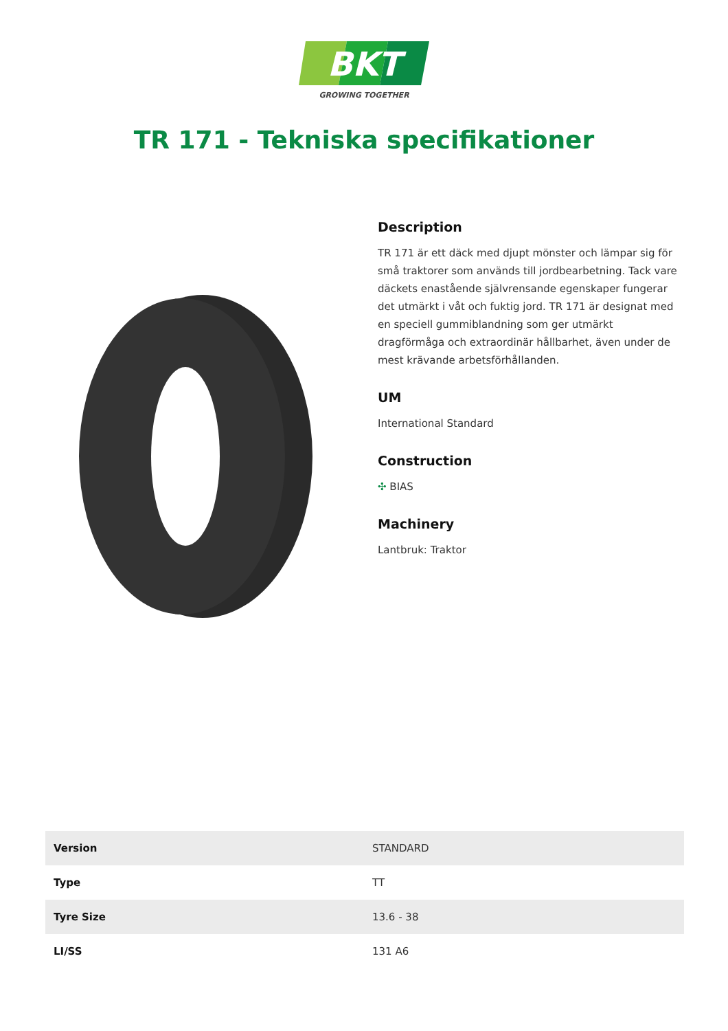BKT
GROWING TOGETHER
TR 171 - Tekniska specifikationer
Description
TR 171 är ett däck med djupt mönster och lämpar sig för små traktorer som används till jordbearbetning. Tack vare däckets enastående självrensande egenskaper fungerar det utmärkt i våt och fuktig jord. TR 171 är designat med en speciell gummiblandning som ger utmärkt dragförmåga och extraordinär hållbarhet, även under de mest krävande arbetsförhållanden.
UM
International Standard
Construction
✣ BIAS
Machinery
Lantbruk: Traktor
| Version | STANDARD |
| Type | TT |
| Tyre Size | 13.6 - 38 |
| LI/SS | 131 A6 |